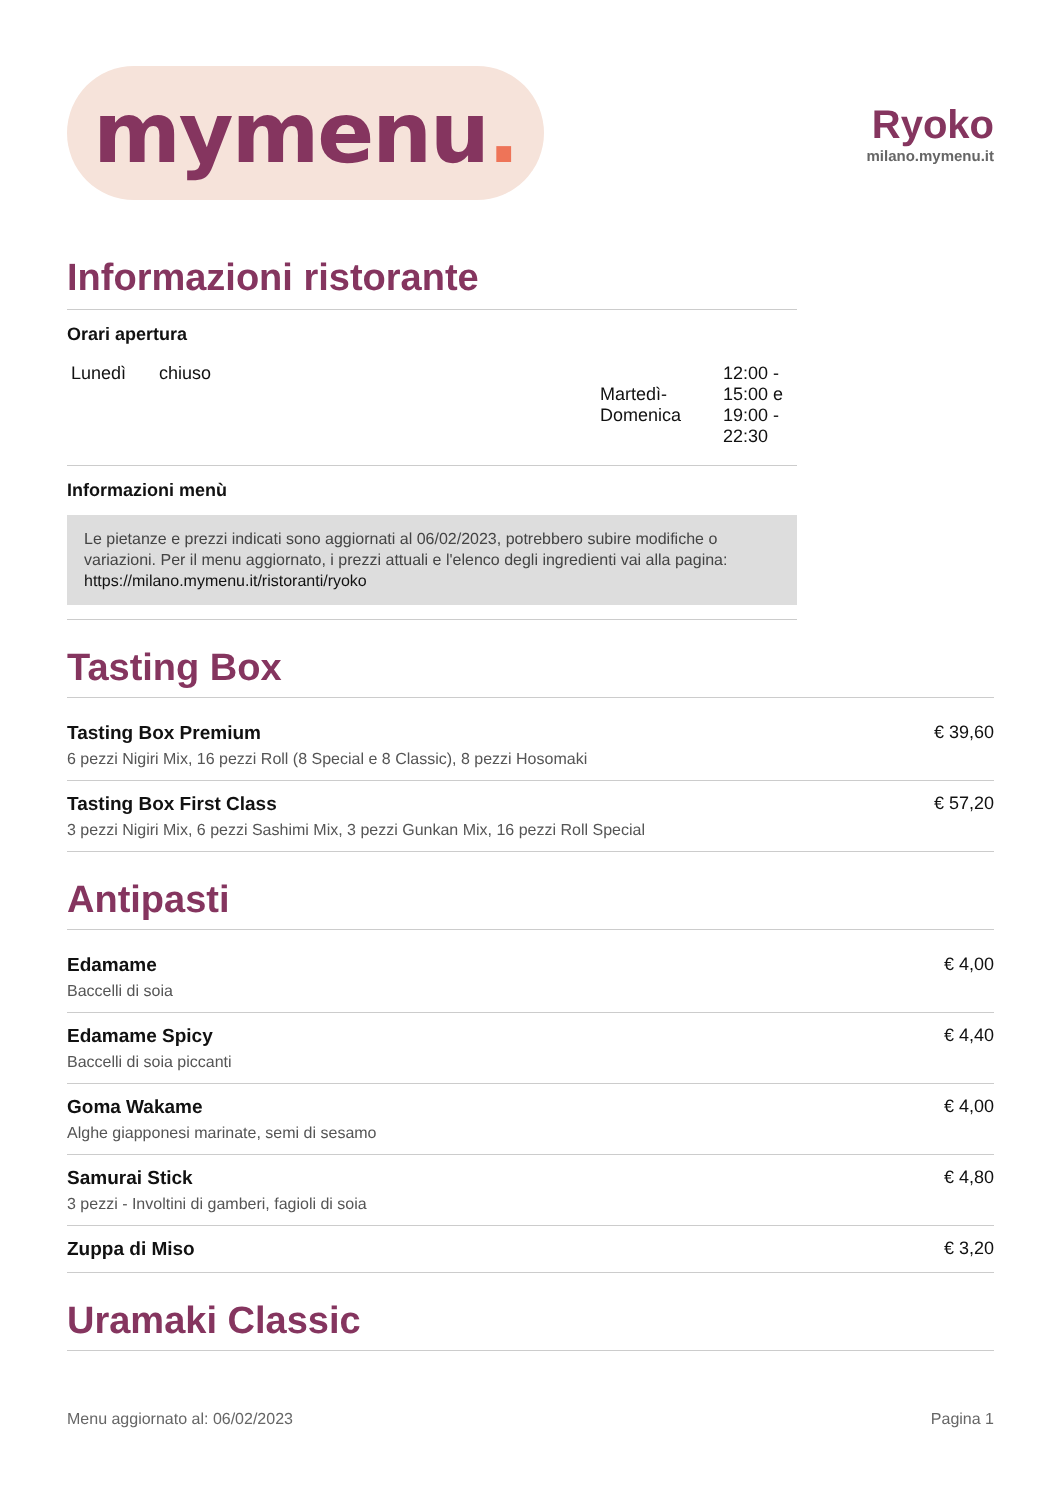mymenu.
Ryoko
milano.mymenu.it
Informazioni ristorante
Orari apertura
| Lunedì | chiuso | Martedì- Domenica | 12:00 - 15:00 e 19:00 - 22:30 |
Informazioni menù
Le pietanze e prezzi indicati sono aggiornati al 06/02/2023, potrebbero subire modifiche o variazioni. Per il menu aggiornato, i prezzi attuali e l'elenco degli ingredienti vai alla pagina: https://milano.mymenu.it/ristoranti/ryoko
Tasting Box
| Tasting Box Premium 6 pezzi Nigiri Mix, 16 pezzi Roll (8 Special e 8 Classic), 8 pezzi Hosomaki | € 39,60 |
| Tasting Box First Class 3 pezzi Nigiri Mix, 6 pezzi Sashimi Mix, 3 pezzi Gunkan Mix, 16 pezzi Roll Special | € 57,20 |
Antipasti
| Edamame Baccelli di soia | € 4,00 |
| Edamame Spicy Baccelli di soia piccanti | € 4,40 |
| Goma Wakame Alghe giapponesi marinate, semi di sesamo | € 4,00 |
| Samurai Stick 3 pezzi - Involtini di gamberi, fagioli di soia | € 4,80 |
| Zuppa di Miso | € 3,20 |
Uramaki Classic
Menu aggiornato al: 06/02/2023 Pagina 1